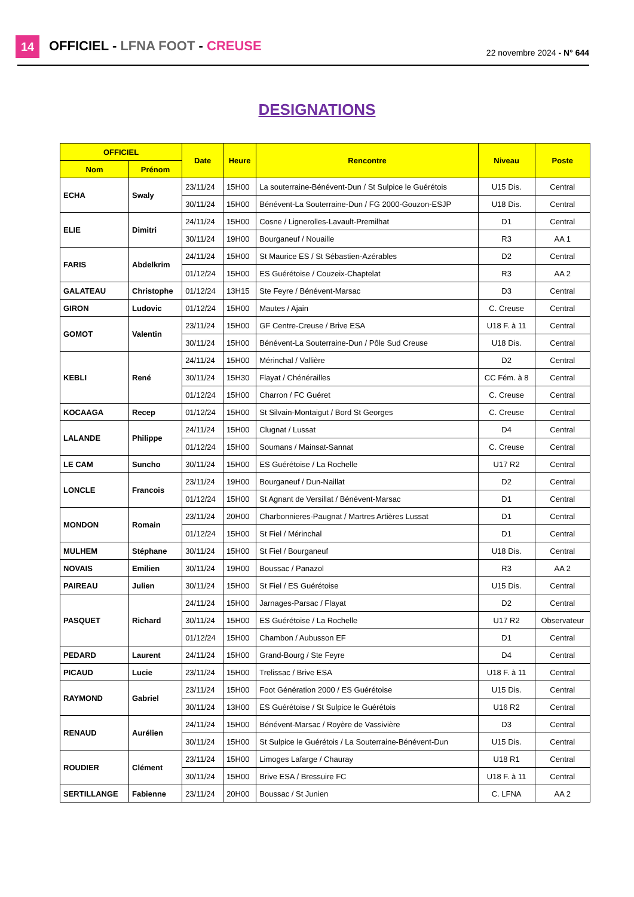14 OFFICIEL - LFNA FOOT - CREUSE 22 novembre 2024 - N° 644
DESIGNATIONS
| OFFICIEL | | Date | Heure | Rencontre | Niveau | Poste |
| --- | --- | --- | --- | --- | --- | --- |
| Nom | Prénom | | | | | |
| ECHA | Swaly | 23/11/24 | 15H00 | La souterraine-Bénévent-Dun / St Sulpice le Guérétois | U15 Dis. | Central |
| | | 30/11/24 | 15H00 | Bénévent-La Souterraine-Dun / FG 2000-Gouzon-ESJP | U18 Dis. | Central |
| ELIE | Dimitri | 24/11/24 | 15H00 | Cosne / Lignerolles-Lavault-Premilhat | D1 | Central |
| | | 30/11/24 | 19H00 | Bourganeuf / Nouaille | R3 | AA 1 |
| FARIS | Abdelkrim | 24/11/24 | 15H00 | St Maurice ES / St Sébastien-Azérables | D2 | Central |
| | | 01/12/24 | 15H00 | ES Guérétoise / Couzeix-Chaptelat | R3 | AA 2 |
| GALATEAU | Christophe | 01/12/24 | 13H15 | Ste Feyre / Bénévent-Marsac | D3 | Central |
| GIRON | Ludovic | 01/12/24 | 15H00 | Mautes / Ajain | C. Creuse | Central |
| GOMOT | Valentin | 23/11/24 | 15H00 | GF Centre-Creuse / Brive ESA | U18 F. à 11 | Central |
| | | 30/11/24 | 15H00 | Bénévent-La Souterraine-Dun / Pôle Sud Creuse | U18 Dis. | Central |
| KEBLI | René | 24/11/24 | 15H00 | Mérinchal / Vallière | D2 | Central |
| | | 30/11/24 | 15H30 | Flayat / Chénérailles | CC Fém. à 8 | Central |
| | | 01/12/24 | 15H00 | Charron / FC Guéret | C. Creuse | Central |
| KOCAAGA | Recep | 01/12/24 | 15H00 | St Silvain-Montaigut / Bord St Georges | C. Creuse | Central |
| LALANDE | Philippe | 24/11/24 | 15H00 | Clugnat / Lussat | D4 | Central |
| | | 01/12/24 | 15H00 | Soumans / Mainsat-Sannat | C. Creuse | Central |
| LE CAM | Suncho | 30/11/24 | 15H00 | ES Guérétoise / La Rochelle | U17 R2 | Central |
| LONCLE | Francois | 23/11/24 | 19H00 | Bourganeuf / Dun-Naillat | D2 | Central |
| | | 01/12/24 | 15H00 | St Agnant de Versillat / Bénévent-Marsac | D1 | Central |
| MONDON | Romain | 23/11/24 | 20H00 | Charbonnieres-Paugnat / Martres Artières Lussat | D1 | Central |
| | | 01/12/24 | 15H00 | St Fiel / Mérinchal | D1 | Central |
| MULHEM | Stéphane | 30/11/24 | 15H00 | St Fiel / Bourganeuf | U18 Dis. | Central |
| NOVAIS | Emilien | 30/11/24 | 19H00 | Boussac / Panazol | R3 | AA 2 |
| PAIREAU | Julien | 30/11/24 | 15H00 | St Fiel / ES Guérétoise | U15 Dis. | Central |
| PASQUET | Richard | 24/11/24 | 15H00 | Jarnages-Parsac / Flayat | D2 | Central |
| | | 30/11/24 | 15H00 | ES Guérétoise / La Rochelle | U17 R2 | Observateur |
| | | 01/12/24 | 15H00 | Chambon / Aubusson EF | D1 | Central |
| PEDARD | Laurent | 24/11/24 | 15H00 | Grand-Bourg / Ste Feyre | D4 | Central |
| PICAUD | Lucie | 23/11/24 | 15H00 | Trelissac / Brive ESA | U18 F. à 11 | Central |
| RAYMOND | Gabriel | 23/11/24 | 15H00 | Foot Génération 2000 / ES Guérétoise | U15 Dis. | Central |
| | | 30/11/24 | 13H00 | ES Guérétoise / St Sulpice le Guérétois | U16 R2 | Central |
| RENAUD | Aurélien | 24/11/24 | 15H00 | Bénévent-Marsac / Royère de Vassivière | D3 | Central |
| | | 30/11/24 | 15H00 | St Sulpice le Guérétois / La Souterraine-Bénévent-Dun | U15 Dis. | Central |
| ROUDIER | Clément | 23/11/24 | 15H00 | Limoges Lafarge / Chauray | U18 R1 | Central |
| | | 30/11/24 | 15H00 | Brive ESA / Bressuire FC | U18 F. à 11 | Central |
| SERTILLANGE | Fabienne | 23/11/24 | 20H00 | Boussac / St Junien | C. LFNA | AA 2 |